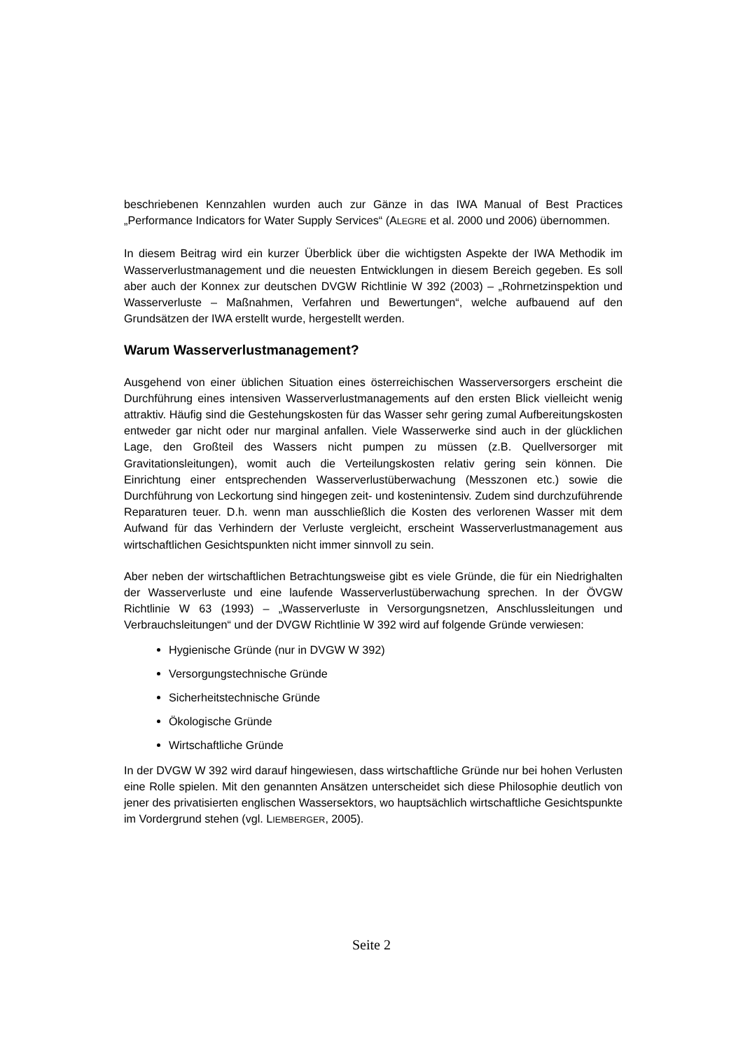beschriebenen Kennzahlen wurden auch zur Gänze in das IWA Manual of Best Practices „Performance Indicators for Water Supply Services“ (ALEGRE et al. 2000 und 2006) übernommen.
In diesem Beitrag wird ein kurzer Überblick über die wichtigsten Aspekte der IWA Methodik im Wasserverlustmanagement und die neuesten Entwicklungen in diesem Bereich gegeben. Es soll aber auch der Konnex zur deutschen DVGW Richtlinie W 392 (2003) – „Rohrnetzinspektion und Wasserverluste – Maßnahmen, Verfahren und Bewertungen“, welche aufbauend auf den Grundsätzen der IWA erstellt wurde, hergestellt werden.
Warum Wasserverlustmanagement?
Ausgehend von einer üblichen Situation eines österreichischen Wasserversorgers erscheint die Durchführung eines intensiven Wasserverlustmanagements auf den ersten Blick vielleicht wenig attraktiv. Häufig sind die Gestehungskosten für das Wasser sehr gering zumal Aufbereitungskosten entweder gar nicht oder nur marginal anfallen. Viele Wasserwerke sind auch in der glücklichen Lage, den Großteil des Wassers nicht pumpen zu müssen (z.B. Quellversorger mit Gravitationsleitungen), womit auch die Verteilungskosten relativ gering sein können. Die Einrichtung einer entsprechenden Wasserverlustüberwachung (Messzonen etc.) sowie die Durchführung von Leckortung sind hingegen zeit- und kostenintensiv. Zudem sind durchzuführende Reparaturen teuer. D.h. wenn man ausschließlich die Kosten des verlorenen Wasser mit dem Aufwand für das Verhindern der Verluste vergleicht, erscheint Wasserverlustmanagement aus wirtschaftlichen Gesichtspunkten nicht immer sinnvoll zu sein.
Aber neben der wirtschaftlichen Betrachtungsweise gibt es viele Gründe, die für ein Niedrighalten der Wasserverluste und eine laufende Wasserverlustüberwachung sprechen. In der ÖVGW Richtlinie W 63 (1993) – „Wasserverluste in Versorgungsnetzen, Anschlussleitungen und Verbrauchsleitungen“ und der DVGW Richtlinie W 392 wird auf folgende Gründe verwiesen:
Hygienische Gründe (nur in DVGW W 392)
Versorgungstechnische Gründe
Sicherheitstechnische Gründe
Ökologische Gründe
Wirtschaftliche Gründe
In der DVGW W 392 wird darauf hingewiesen, dass wirtschaftliche Gründe nur bei hohen Verlusten eine Rolle spielen. Mit den genannten Ansätzen unterscheidet sich diese Philosophie deutlich von jener des privatisierten englischen Wassersektors, wo hauptsächlich wirtschaftliche Gesichtspunkte im Vordergrund stehen (vgl. LIEMBERGER, 2005).
Seite 2